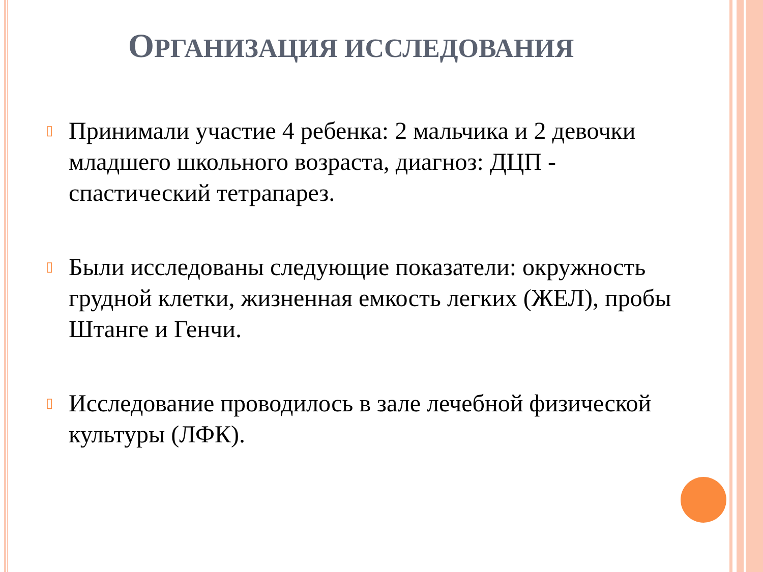ОРГАНИЗАЦИЯ ИССЛЕДОВАНИЯ
▯ Принимали участие 4 ребенка: 2 мальчика и 2 девочки младшего школьного возраста, диагноз: ДЦП - спастический тетрапарез.
▯ Были исследованы следующие показатели: окружность грудной клетки, жизненная емкость легких (ЖЕЛ), пробы Штанге и Генчи.
▯ Исследование проводилось в зале лечебной физической культуры (ЛФК).